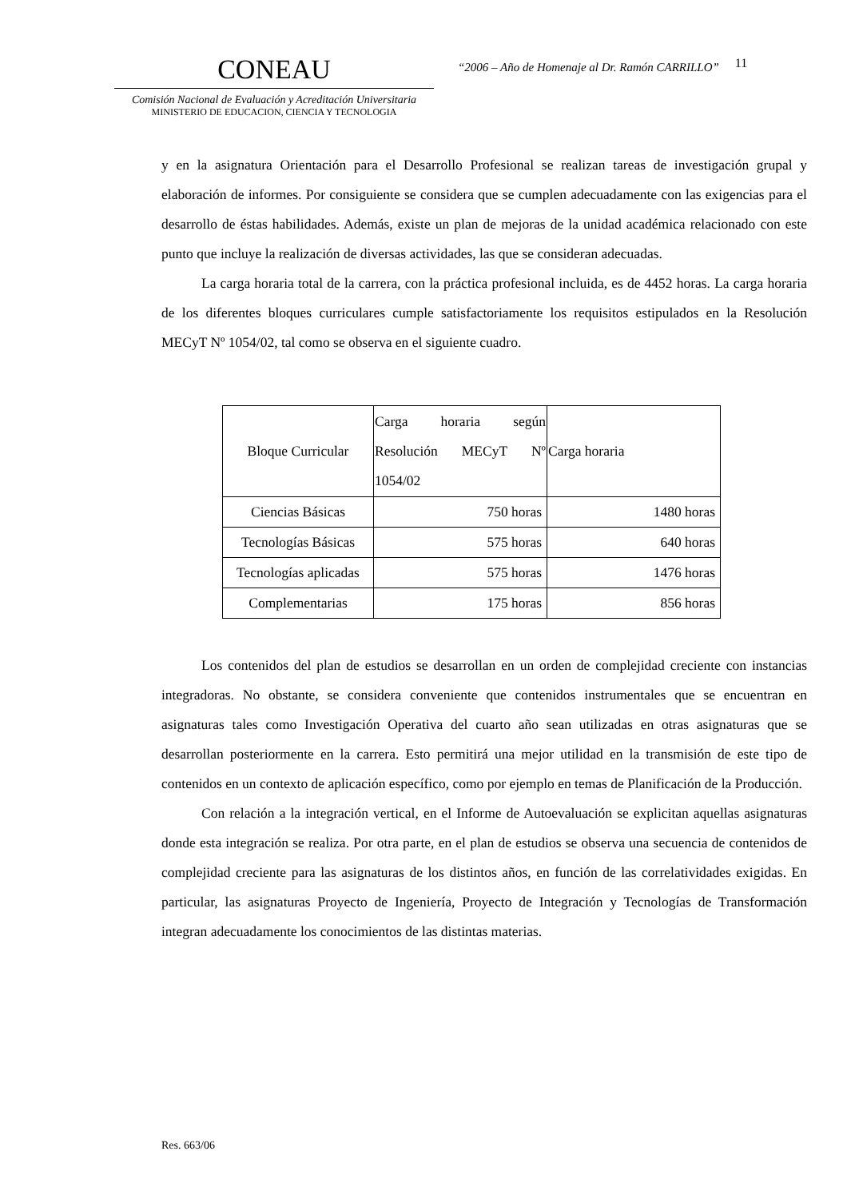CONEAU
Comisión Nacional de Evaluación y Acreditación Universitaria
MINISTERIO DE EDUCACION, CIENCIA Y TECNOLOGIA
“2006 – Año de Homenaje al Dr. Ramón CARRILLO”
11
y en la asignatura Orientación para el Desarrollo Profesional se realizan tareas de investigación grupal y elaboración de informes. Por consiguiente se considera que se cumplen adecuadamente con las exigencias para el desarrollo de éstas habilidades. Además, existe un plan de mejoras de la unidad académica relacionado con este punto que incluye la realización de diversas actividades, las que se consideran adecuadas.
La carga horaria total de la carrera, con la práctica profesional incluida, es de 4452 horas. La carga horaria de los diferentes bloques curriculares cumple satisfactoriamente los requisitos estipulados en la Resolución MECyT Nº 1054/02, tal como se observa en el siguiente cuadro.
| Bloque Curricular | Carga horaria según Resolución MECyT Nº 1054/02 | Carga horaria |
| --- | --- | --- |
| Ciencias Básicas | 750 horas | 1480 horas |
| Tecnologías Básicas | 575 horas | 640 horas |
| Tecnologías aplicadas | 575 horas | 1476 horas |
| Complementarias | 175 horas | 856 horas |
Los contenidos del plan de estudios se desarrollan en un orden de complejidad creciente con instancias integradoras. No obstante, se considera conveniente que contenidos instrumentales que se encuentran en asignaturas tales como Investigación Operativa del cuarto año sean utilizadas en otras asignaturas que se desarrollan posteriormente en la carrera. Esto permitirá una mejor utilidad en la transmisión de este tipo de contenidos en un contexto de aplicación específico, como por ejemplo en temas de Planificación de la Producción.
Con relación a la integración vertical, en el Informe de Autoevaluación se explicitan aquellas asignaturas donde esta integración se realiza. Por otra parte, en el plan de estudios se observa una secuencia de contenidos de complejidad creciente para las asignaturas de los distintos años, en función de las correlatividades exigidas. En particular, las asignaturas Proyecto de Ingeniería, Proyecto de Integración y Tecnologías de Transformación integran adecuadamente los conocimientos de las distintas materias.
Res. 663/06